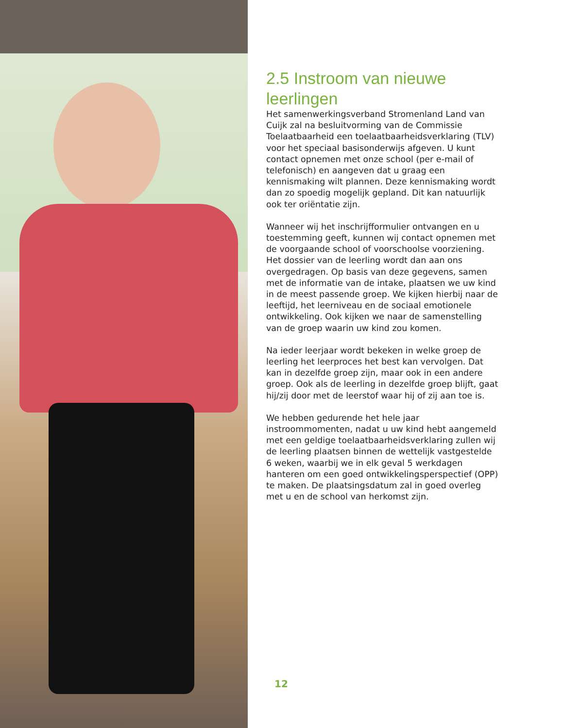2.5 Instroom van nieuwe leerlingen
Het samenwerkingsverband Stromenland Land van Cuijk zal na besluitvorming van de Commissie Toelaatbaarheid een toelaatbaarheidsverklaring (TLV) voor het speciaal basisonderwijs afgeven. U kunt contact opnemen met onze school (per e-mail of telefonisch) en aangeven dat u graag een kennismaking wilt plannen. Deze kennismaking wordt dan zo spoedig mogelijk gepland. Dit kan natuurlijk ook ter oriëntatie zijn.
Wanneer wij het inschrijfformulier ontvangen en u toestemming geeft, kunnen wij contact opnemen met de voorgaande school of voorschoolse voorziening. Het dossier van de leerling wordt dan aan ons overgedragen. Op basis van deze gegevens, samen met de informatie van de intake, plaatsen we uw kind in de meest passende groep. We kijken hierbij naar de leeftijd, het leerniveau en de sociaal emotionele ontwikkeling. Ook kijken we naar de samenstelling van de groep waarin uw kind zou komen.
Na ieder leerjaar wordt bekeken in welke groep de leerling het leerproces het best kan vervolgen. Dat kan in dezelfde groep zijn, maar ook in een andere groep. Ook als de leerling in dezelfde groep blijft, gaat hij/zij door met de leerstof waar hij of zij aan toe is.
We hebben gedurende het hele jaar instroommomenten, nadat u uw kind hebt aangemeld met een geldige toelaatbaarheidsverklaring zullen wij de leerling plaatsen binnen de wettelijk vastgestelde 6 weken, waarbij we in elk geval 5 werkdagen hanteren om een goed ontwikkelingsperspectief (OPP) te maken. De plaatsingsdatum zal in goed overleg met u en de school van herkomst zijn.
12